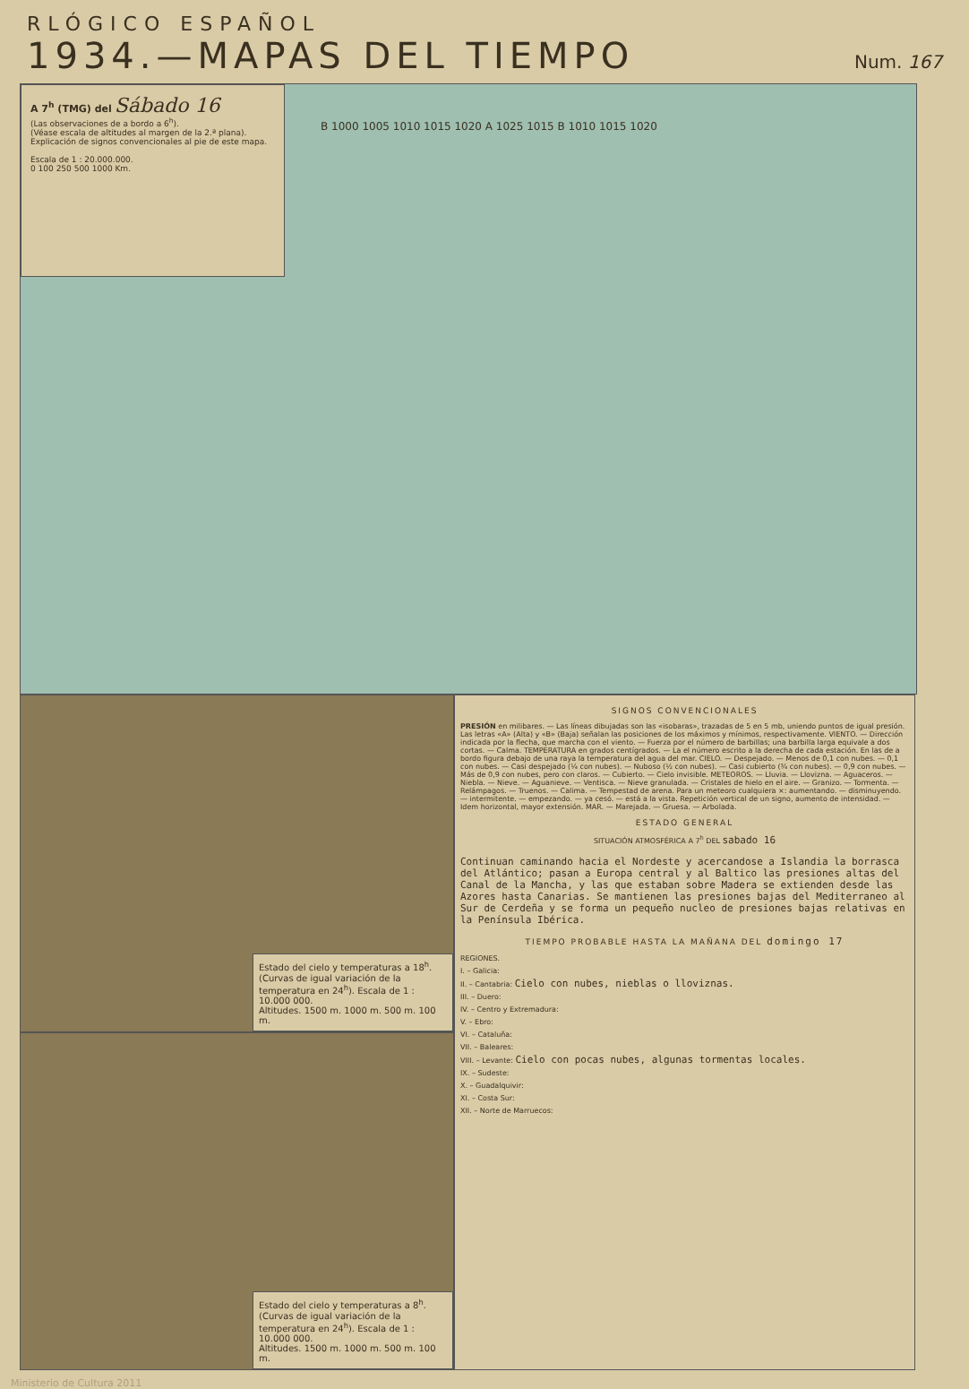RLÓGICO ESPAÑOL
1934.—MAPAS DEL TIEMPO
Num. 167
A 7<sup>h</sup> (TMG) del Sábado 16
(Las observaciones de a bordo a 6<sup>h</sup>).
(Véase escala de altitudes al margen de la 2.ª plana).
Explicación de signos convencionales al pie de este mapa.
Escala de 1 : 20.000.000.
0 100 250 500 1000 Km.
B 1000 1005 1010 1015 1020 A 1025 1015 B 1010 1015 1020
Estado del cielo y temperaturas a 18<sup>h</sup>.
(Curvas de igual variación de la temperatura en 24<sup>h</sup>). Escala de 1 : 10.000 000.
Altitudes. 1500 m. 1000 m. 500 m. 100 m.
Estado del cielo y temperaturas a 8<sup>h</sup>.
(Curvas de igual variación de la temperatura en 24<sup>h</sup>). Escala de 1 : 10.000 000.
Altitudes. 1500 m. 1000 m. 500 m. 100 m.
SIGNOS CONVENCIONALES
PRESIÓN en milibares. — Las líneas dibujadas son las «isobaras», trazadas de 5 en 5 mb, uniendo puntos de igual presión. Las letras «A» (Alta) y «B» (Baja) señalan las posiciones de los máximos y mínimos, respectivamente. VIENTO. — Dirección indicada por la flecha, que marcha con el viento. — Fuerza por el número de barbillas; una barbilla larga equivale a dos cortas. — Calma. TEMPERATURA en grados centígrados. — La el número escrito a la derecha de cada estación. En las de a bordo figura debajo de una raya la temperatura del agua del mar. CIELO. — Despejado. — Menos de 0,1 con nubes. — 0,1 con nubes. — Casi despejado (¼ con nubes). — Nuboso (½ con nubes). — Casi cubierto (¾ con nubes). — 0,9 con nubes. — Más de 0,9 con nubes, pero con claros. — Cubierto. — Cielo invisible. METEOROS. — Lluvia. — Llovizna. — Aguaceros. — Niebla. — Nieve. — Aguanieve. — Ventisca. — Nieve granulada. — Cristales de hielo en el aire. — Granizo. — Tormenta. — Relámpagos. — Truenos. — Calima. — Tempestad de arena. Para un meteoro cualquiera ×: aumentando. — disminuyendo. — intermitente. — empezando. — ya cesó. — está a la vista. Repetición vertical de un signo, aumento de intensidad. — Idem horizontal, mayor extensión. MAR. — Marejada. — Gruesa. — Arbolada.
ESTADO GENERAL
SITUACIÓN ATMOSFÉRICA A 7<sup>h</sup> DEL sabado 16
Continuan caminando hacia el Nordeste y acercandose a Islandia la borrasca del Atlántico; pasan a Europa central y al Baltico las presiones altas del Canal de la Mancha, y las que estaban sobre Madera se extienden desde las Azores hasta Canarias. Se mantienen las presiones bajas del Mediterraneo al Sur de Cerdeña y se forma un pequeño nucleo de presiones bajas relativas en la Península Ibérica.
TIEMPO PROBABLE HASTA LA MAÑANA DEL domingo 17
REGIONES.
I. – Galicia:
II. – Cantabria: Cielo con nubes, nieblas o lloviznas.
III. – Duero:
IV. – Centro y Extremadura:
V. – Ebro:
VI. – Cataluña:
VII. – Baleares:
VIII. – Levante: Cielo con pocas nubes, algunas tormentas locales.
IX. – Sudeste:
X. – Guadalquivir:
XI. – Costa Sur:
XII. – Norte de Marruecos:
Ministerio de Cultura 2011